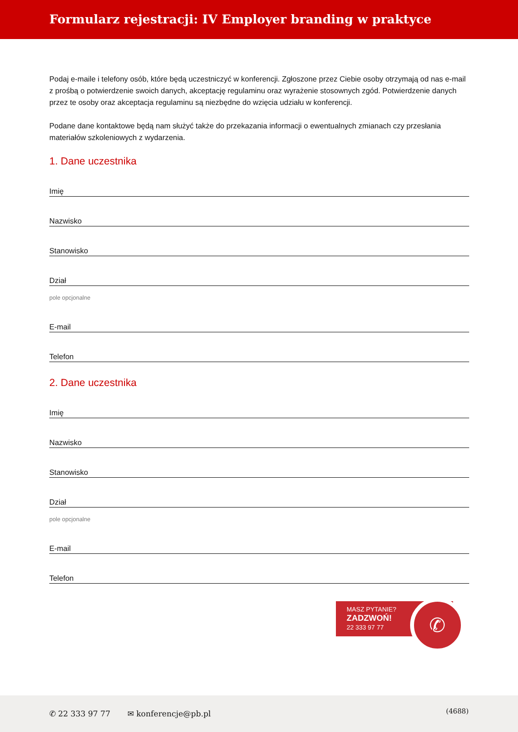Formularz rejestracji: IV Employer branding w praktyce
Podaj e-maile i telefony osób, które będą uczestniczyć w konferencji. Zgłoszone przez Ciebie osoby otrzymają od nas e-mail z prośbą o potwierdzenie swoich danych, akceptację regulaminu oraz wyrażenie stosownych zgód. Potwierdzenie danych przez te osoby oraz akceptacja regulaminu są niezbędne do wzięcia udziału w konferencji.
Podane dane kontaktowe będą nam służyć także do przekazania informacji o ewentualnych zmianach czy przesłania materiałów szkoleniowych z wydarzenia.
1. Dane uczestnika
Imię
Nazwisko
Stanowisko
Dział
pole opcjonalne
E-mail
Telefon
2. Dane uczestnika
Imię
Nazwisko
Stanowisko
Dział
pole opcjonalne
E-mail
Telefon
MASZ PYTANIE?
ZADZWOŃ!
22 333 97 77
✆
✆ 22 333 97 77 ✉ konferencje@pb.pl
(4688)